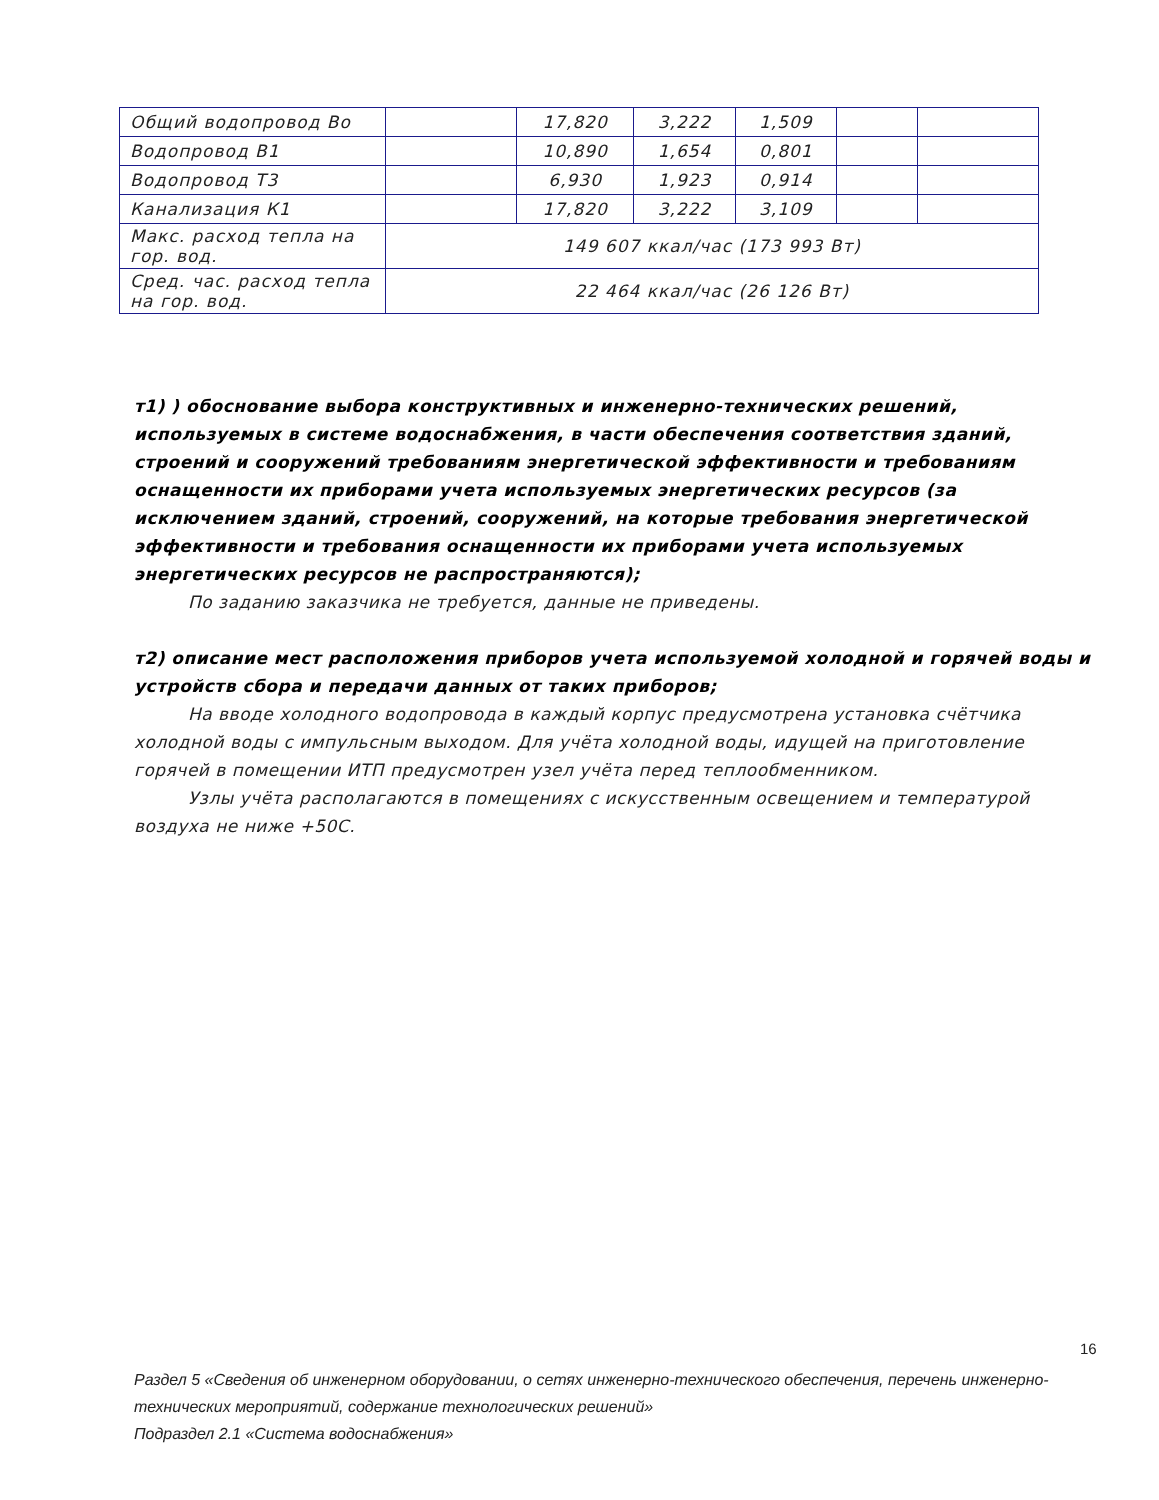| Общий водопровод Во | | 17,820 | 3,222 | 1,509 | | |
| Водопровод В1 | | 10,890 | 1,654 | 0,801 | | |
| Водопровод Т3 | | 6,930 | 1,923 | 0,914 | | |
| Канализация К1 | | 17,820 | 3,222 | 3,109 | | |
| Макс. расход тепла на гор. вод. | 149 607 ккал/час (173 993 Вт) | | | | | |
| Сред. час. расход тепла на гор. вод. | 22 464 ккал/час (26 126 Вт) | | | | | |
т1) ) обоснование выбора конструктивных и инженерно-технических решений, используемых в системе водоснабжения, в части обеспечения соответствия зданий, строений и сооружений требованиям энергетической эффективности и требованиям оснащенности их приборами учета используемых энергетических ресурсов (за исключением зданий, строений, сооружений, на которые требования энергетической эффективности и требования оснащенности их приборами учета используемых энергетических ресурсов не распространяются);
По заданию заказчика не требуется, данные не приведены.
т2) описание мест расположения приборов учета используемой холодной и горячей воды и устройств сбора и передачи данных от таких приборов;
На вводе холодного водопровода в каждый корпус предусмотрена установка счётчика холодной воды с импульсным выходом. Для учёта холодной воды, идущей на приготовление горячей в помещении ИТП предусмотрен узел учёта перед теплообменником.
Узлы учёта располагаются в помещениях с искусственным освещением и температурой воздуха не ниже +50С.
16
Раздел 5 «Сведения об инженерном оборудовании, о сетях инженерно-технического обеспечения, перечень инженерно-технических мероприятий, содержание технологических решений»
Подраздел 2.1 «Система водоснабжения»